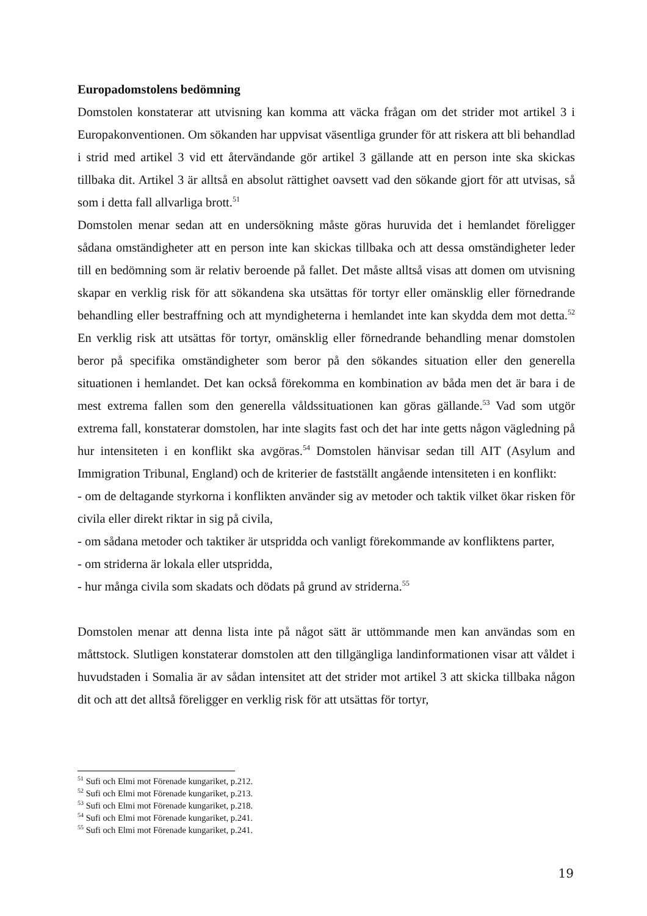Europadomstolens bedömning
Domstolen konstaterar att utvisning kan komma att väcka frågan om det strider mot artikel 3 i Europakonventionen. Om sökanden har uppvisat väsentliga grunder för att riskera att bli behandlad i strid med artikel 3 vid ett återvändande gör artikel 3 gällande att en person inte ska skickas tillbaka dit. Artikel 3 är alltså en absolut rättighet oavsett vad den sökande gjort för att utvisas, så som i detta fall allvarliga brott.<sup>51</sup>
Domstolen menar sedan att en undersökning måste göras huruvida det i hemlandet föreligger sådana omständigheter att en person inte kan skickas tillbaka och att dessa omständigheter leder till en bedömning som är relativ beroende på fallet. Det måste alltså visas att domen om utvisning skapar en verklig risk för att sökandena ska utsättas för tortyr eller omänsklig eller förnedrande behandling eller bestraffning och att myndigheterna i hemlandet inte kan skydda dem mot detta.<sup>52</sup> En verklig risk att utsättas för tortyr, omänsklig eller förnedrande behandling menar domstolen beror på specifika omständigheter som beror på den sökandes situation eller den generella situationen i hemlandet. Det kan också förekomma en kombination av båda men det är bara i de mest extrema fallen som den generella våldssituationen kan göras gällande.<sup>53</sup> Vad som utgör extrema fall, konstaterar domstolen, har inte slagits fast och det har inte getts någon vägledning på hur intensiteten i en konflikt ska avgöras.<sup>54</sup> Domstolen hänvisar sedan till AIT (Asylum and Immigration Tribunal, England) och de kriterier de fastställt angående intensiteten i en konflikt:
- om de deltagande styrkorna i konflikten använder sig av metoder och taktik vilket ökar risken för civila eller direkt riktar in sig på civila,
- om sådana metoder och taktiker är utspridda och vanligt förekommande av konfliktens parter,
- om striderna är lokala eller utspridda,
- hur många civila som skadats och dödats på grund av striderna.<sup>55</sup>
Domstolen menar att denna lista inte på något sätt är uttömmande men kan användas som en måttstock. Slutligen konstaterar domstolen att den tillgängliga landinformationen visar att våldet i huvudstaden i Somalia är av sådan intensitet att det strider mot artikel 3 att skicka tillbaka någon dit och att det alltså föreligger en verklig risk för att utsättas för tortyr,
<sup>51</sup> Sufi och Elmi mot Förenade kungariket, p.212.
<sup>52</sup> Sufi och Elmi mot Förenade kungariket, p.213.
<sup>53</sup> Sufi och Elmi mot Förenade kungariket, p.218.
<sup>54</sup> Sufi och Elmi mot Förenade kungariket, p.241.
<sup>55</sup> Sufi och Elmi mot Förenade kungariket, p.241.
19